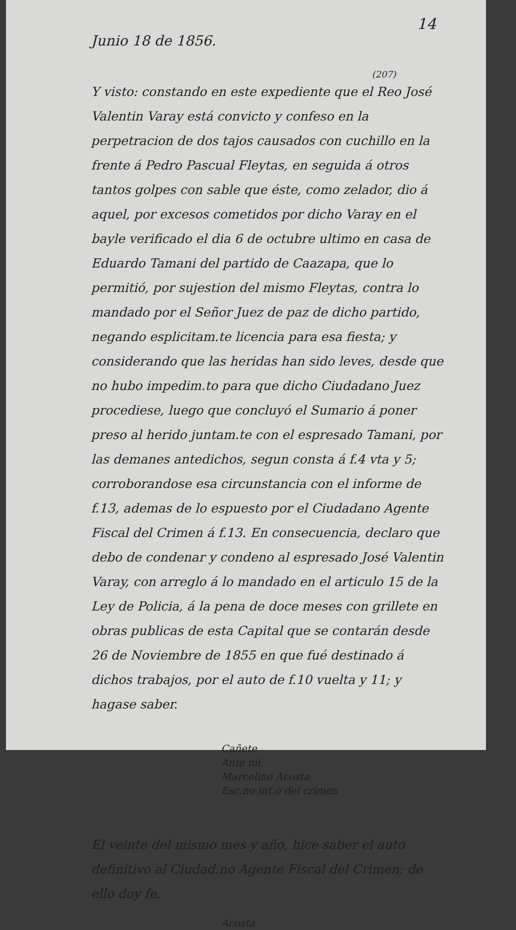14
Junio 18 de 1856.
(207)
Y visto: constando en este expediente que el Reo José Valentin Varay está convicto y confeso en la perpetracion de dos tajos causados con cuchillo en la frente á Pedro Pascual Fleytas, en seguida á otros tantos golpes con sable que éste, como zelador, dio á aquel, por excesos cometidos por dicho Varay en el bayle verificado el dia 6 de octubre ultimo en casa de Eduardo Tamani del partido de Caazapa, que lo permitió, por sujestion del mismo Fleytas, contra lo mandado por el Señor Juez de paz de dicho partido, negando esplicitam.te licencia para esa fiesta; y considerando que las heridas han sido leves, desde que no hubo impedim.to para que dicho Ciudadano Juez procediese, luego que concluyó el Sumario á poner preso al herido juntam.te con el espresado Tamani, por las demanes antedichos, segun consta á f.4 vta y 5; corroborandose esa circunstancia con el informe de f.13, ademas de lo espuesto por el Ciudadano Agente Fiscal del Crimen á f.13. En consecuencia, declaro que debo de condenar y condeno al espresado José Valentin Varay, con arreglo á lo mandado en el articulo 15 de la Ley de Policia, á la pena de doce meses con grillete en obras publicas de esta Capital que se contarán desde 26 de Noviembre de 1855 en que fué destinado á dichos trabajos, por el auto de f.10 vuelta y 11; y hagase saber.
Cañete
Ante mí
Marcelino Acosta
Esc.no int.o del crimen
El veinte del mismo mes y año, hice saber el auto definitivo al Ciudad.no Agente Fiscal del Crimen; de ello doy fe.
Acosta